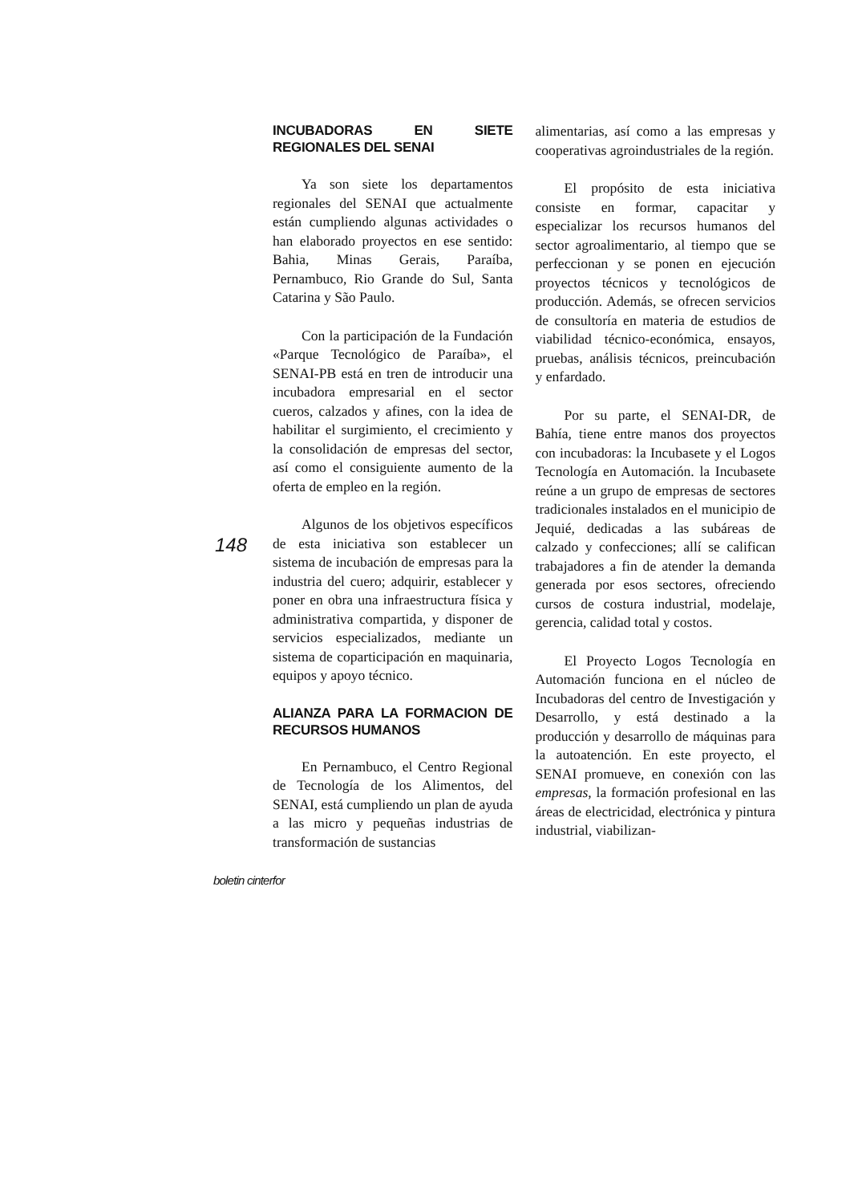148
INCUBADORAS EN SIETE REGIONALES DEL SENAI
Ya son siete los departamentos regionales del SENAI que actualmente están cumpliendo algunas actividades o han elaborado proyectos en ese sentido: Bahia, Minas Gerais, Paraíba, Pernambuco, Rio Grande do Sul, Santa Catarina y São Paulo.
Con la participación de la Fundación «Parque Tecnológico de Paraíba», el SENAI-PB está en tren de introducir una incubadora empresarial en el sector cueros, calzados y afines, con la idea de habilitar el surgimiento, el crecimiento y la consolidación de empresas del sector, así como el consiguiente aumento de la oferta de empleo en la región.
Algunos de los objetivos específicos de esta iniciativa son establecer un sistema de incubación de empresas para la industria del cuero; adquirir, establecer y poner en obra una infraestructura física y administrativa compartida, y disponer de servicios especializados, mediante un sistema de coparticipación en maquinaria, equipos y apoyo técnico.
ALIANZA PARA LA FORMACION DE RECURSOS HUMANOS
En Pernambuco, el Centro Regional de Tecnología de los Alimentos, del SENAI, está cumpliendo un plan de ayuda a las micro y pequeñas industrias de transformación de sustancias
alimentarias, así como a las empresas y cooperativas agroindustriales de la región.
El propósito de esta iniciativa consiste en formar, capacitar y especializar los recursos humanos del sector agroalimentario, al tiempo que se perfeccionan y se ponen en ejecución proyectos técnicos y tecnológicos de producción. Además, se ofrecen servicios de consultoría en materia de estudios de viabilidad técnico-económica, ensayos, pruebas, análisis técnicos, preincubación y enfardado.
Por su parte, el SENAI-DR, de Bahía, tiene entre manos dos proyectos con incubadoras: la Incubasete y el Logos Tecnología en Automación. la Incubasete reúne a un grupo de empresas de sectores tradicionales instalados en el municipio de Jequié, dedicadas a las subáreas de calzado y confecciones; allí se califican trabajadores a fin de atender la demanda generada por esos sectores, ofreciendo cursos de costura industrial, modelaje, gerencia, calidad total y costos.
El Proyecto Logos Tecnología en Automación funciona en el núcleo de Incubadoras del centro de Investigación y Desarrollo, y está destinado a la producción y desarrollo de máquinas para la autoatención. En este proyecto, el SENAI promueve, en conexión con las empresas, la formación profesional en las áreas de electricidad, electrónica y pintura industrial, viabilizan-
boletin cinterfor